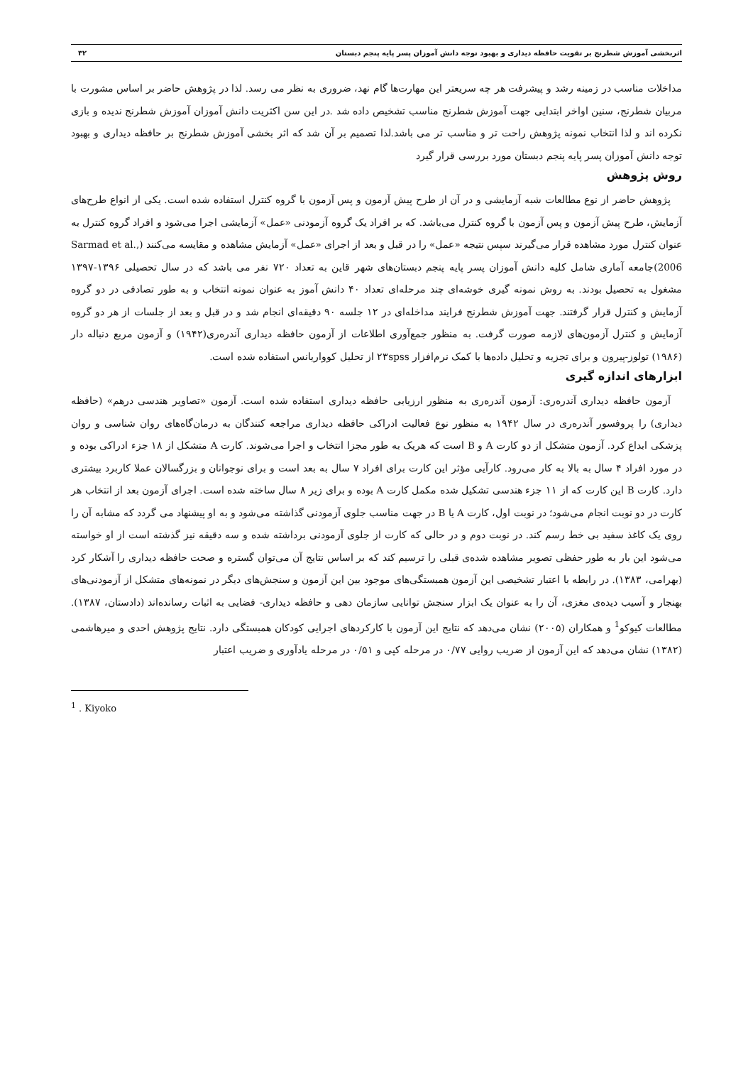اثربخشی آموزش شطرنج بر تقویت حافظه دیداری و بهبود توجه دانش آموزان پسر پایه پنجم دبستان ۳۲
مداخلات مناسب در زمینه رشد و پیشرفت هر چه سریعتر این مهارت‌ها گام نهد، ضروری به نظر می رسد. لذا در پژوهش حاضر بر اساس مشورت با مربیان شطرنج، سنین اواخر ابتدایی جهت آموزش شطرنج مناسب تشخیص داده شد .در این سن اکثریت دانش آموزان آموزش شطرنج ندیده و بازی نکرده اند و لذا انتخاب نمونه پژوهش راحت تر و مناسب تر می باشد.لذا تصمیم بر آن شد که اثر بخشی آموزش شطرنج بر حافظه دیداری و بهبود توجه دانش آموزان پسر پایه پنجم دبستان مورد بررسی قرار گیرد
روش پژوهش
پژوهش حاضر از نوع مطالعات شبه آزمایشی و در آن از طرح پیش آزمون و پس آزمون با گروه کنترل استفاده شده است. یکی از انواع طرح‌های آزمایش، طرح پیش آزمون و پس آزمون با گروه کنترل می‌باشد. که بر افراد یک گروه آزمودنی «عمل» آزمایشی اجرا می‌شود و افراد گروه کنترل به عنوان کنترل مورد مشاهده قرار می‌گیرند سپس نتیجه «عمل» را در قبل و بعد از اجرای «عمل» آزمایش مشاهده و مقایسه می‌کنند (Sarmad et al., 2006)جامعه آماری شامل کلیه دانش آموزان پسر پایه پنجم دبستان‌های شهر قاین به تعداد ۷۲۰ نفر می باشد که در سال تحصیلی ۱۳۹۶-۱۳۹۷ مشغول به تحصیل بودند. به روش نمونه گیری خوشه‌ای چند مرحله‌ای تعداد ۴۰ دانش آموز به عنوان نمونه انتخاب و به طور تصادفی در دو گروه آزمایش و کنترل قرار گرفتند. جهت آموزش شطرنج فرایند مداخله‌ای در ۱۲ جلسه ۹۰ دقیقه‌ای انجام شد و در قبل و بعد از جلسات از هر دو گروه آزمایش و کنترل آزمون‌های لازمه صورت گرفت. به منظور جمع‌آوری اطلاعات از آزمون حافظه دیداری آندره‌ری(۱۹۴۲) و آزمون مربع دنباله دار (۱۹۸۶) تولوز-پیرون و برای تجزیه و تحلیل داده‌ها با کمک نرم‌افزار ۲۳spss از تحلیل کوواریانس استفاده شده است.
ابزارهای اندازه گیری
آزمون حافظه دیداری آندره‌ری: آزمون آندره‌ری به منظور ارزیابی حافظه دیداری استفاده شده است. آزمون «تصاویر هندسی درهم» (حافظه دیداری) را پروفسور آندره‌ری در سال ۱۹۴۲ به منظور نوع فعالیت ادراکی حافظه دیداری مراجعه کنندگان به درمان‌گاه‌های روان شناسی و روان پزشکی ابداع کرد. آزمون متشکل از دو کارت A و B است که هریک به طور مجزا انتخاب و اجرا می‌شوند. کارت A متشکل از ۱۸ جزء ادراکی بوده و در مورد افراد ۴ سال به بالا به کار می‌رود. کارآیی مؤثر این کارت برای افراد ۷ سال به بعد است و برای نوجوانان و بزرگسالان عملا کاربرد بیشتری دارد. کارت B این کارت که از ۱۱ جزء هندسی تشکیل شده مکمل کارت A بوده و برای زیر ۸ سال ساخته شده است. اجرای آزمون بعد از انتخاب هر کارت در دو نوبت انجام می‌شود؛ در نوبت اول، کارت A یا B در جهت مناسب جلوی آزمودنی گذاشته می‌شود و به او پیشنهاد می گردد که مشابه آن را روی یک کاغذ سفید بی خط رسم کند. در نوبت دوم و در حالی که کارت از جلوی آزمودنی برداشته شده و سه دقیقه نیز گذشته است از او خواسته می‌شود این بار به طور حفظی تصویر مشاهده شده‌ی قبلی را ترسیم کند که بر اساس نتایج آن می‌توان گستره و صحت حافظه دیداری را آشکار کرد (بهرامی، ۱۳۸۳). در رابطه با اعتبار تشخیصی این آزمون همبستگی‌های موجود بین این آزمون و سنجش‌های دیگر در نمونه‌های متشکل از آزمودنی‌های بهنجار و آسیب دیده‌ی مغزی، آن را به عنوان یک ابزار سنجش توانایی سازمان دهی و حافظه دیداری- فضایی به اثبات رسانده‌اند (دادستان، ۱۳۸۷). مطالعات کیوکو<sup>1</sup> و همکاران (۲۰۰۵) نشان می‌دهد که نتایج این آزمون با کارکردهای اجرایی کودکان همبستگی دارد. نتایج پژوهش احدی و میرهاشمی (۱۳۸۲) نشان می‌دهد که این آزمون از ضریب روایی ۰/۷۷ در مرحله کپی و ۰/۵۱ در مرحله یادآوری و ضریب اعتبار
<sup>1</sup> . Kiyoko